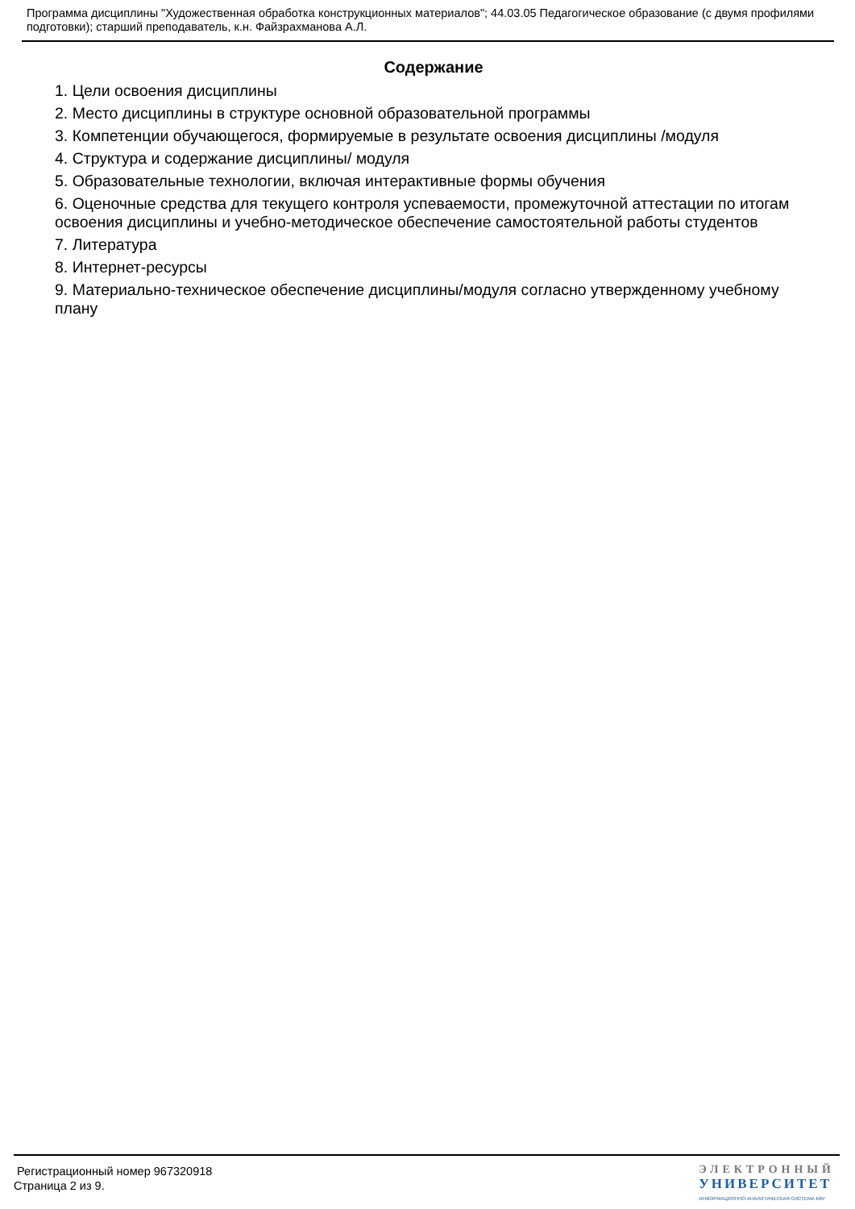Программа дисциплины "Художественная обработка конструкционных материалов"; 44.03.05 Педагогическое образование (с двумя профилями подготовки); старший преподаватель, к.н. Файзрахманова А.Л.
Содержание
1. Цели освоения дисциплины
2. Место дисциплины в структуре основной образовательной программы
3. Компетенции обучающегося, формируемые в результате освоения дисциплины /модуля
4. Структура и содержание дисциплины/ модуля
5. Образовательные технологии, включая интерактивные формы обучения
6. Оценочные средства для текущего контроля успеваемости, промежуточной аттестации по итогам освоения дисциплины и учебно-методическое обеспечение самостоятельной работы студентов
7. Литература
8. Интернет-ресурсы
9. Материально-техническое обеспечение дисциплины/модуля согласно утвержденному учебному плану
Регистрационный номер 967320918
Страница 2 из 9.
ЭЛЕКТРОННЫЙ
УНИВЕРСИТЕТ
ИНФОРМАЦИОННО-АНАЛИТИЧЕСКАЯ СИСТЕМА КФУ